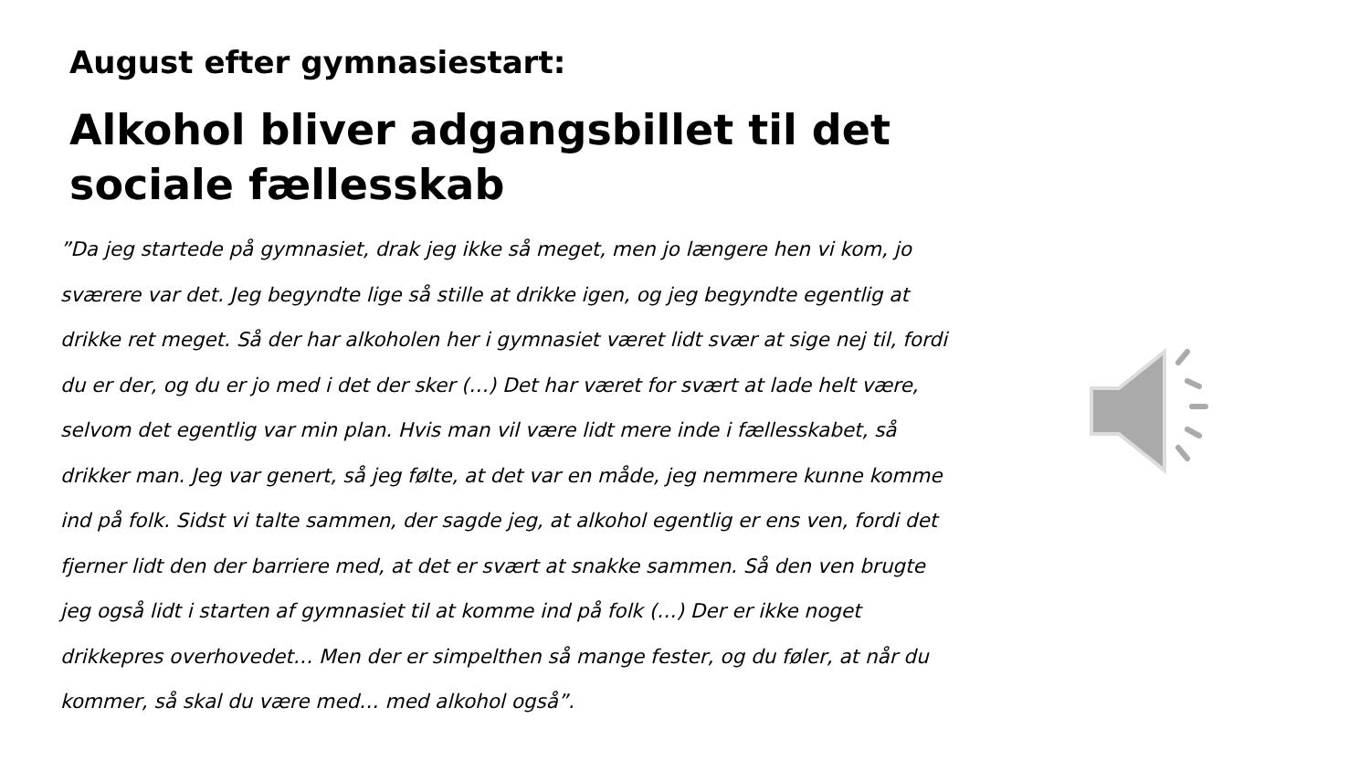August efter gymnasiestart:
Alkohol bliver adgangsbillet til det sociale fællesskab
”Da jeg startede på gymnasiet, drak jeg ikke så meget, men jo længere hen vi kom, jo sværere var det. Jeg begyndte lige så stille at drikke igen, og jeg begyndte egentlig at drikke ret meget. Så der har alkoholen her i gymnasiet været lidt svær at sige nej til, fordi du er der, og du er jo med i det der sker (…) Det har været for svært at lade helt være, selvom det egentlig var min plan. Hvis man vil være lidt mere inde i fællesskabet, så drikker man. Jeg var genert, så jeg følte, at det var en måde, jeg nemmere kunne komme ind på folk. Sidst vi talte sammen, der sagde jeg, at alkohol egentlig er ens ven, fordi det fjerner lidt den der barriere med, at det er svært at snakke sammen. Så den ven brugte jeg også lidt i starten af gymnasiet til at komme ind på folk (…) Der er ikke noget drikkepres overhovedet… Men der er simpelthen så mange fester, og du føler, at når du kommer, så skal du være med… med alkohol også”.